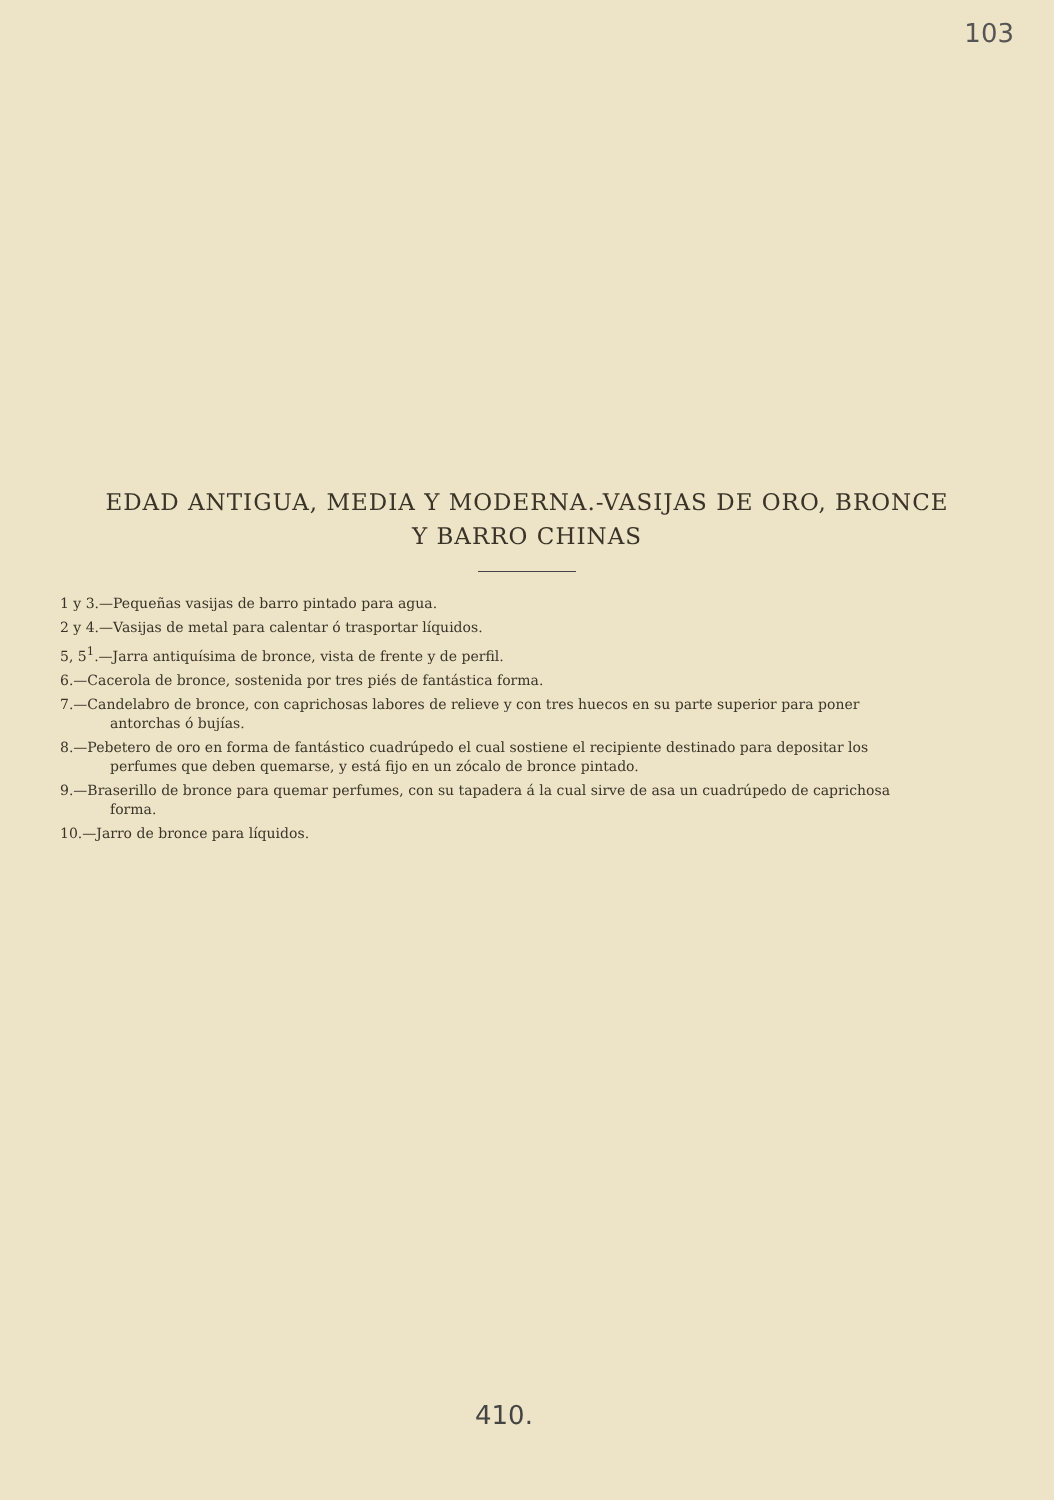103
EDAD ANTIGUA, MEDIA Y MODERNA.-VASIJAS DE ORO, BRONCE
Y BARRO CHINAS
1 y 3.—Pequeñas vasijas de barro pintado para agua.
2 y 4.—Vasijas de metal para calentar ó trasportar líquidos.
5, 5<sup>1</sup>.—Jarra antiquísima de bronce, vista de frente y de perfil.
6.—Cacerola de bronce, sostenida por tres piés de fantástica forma.
7.—Candelabro de bronce, con caprichosas labores de relieve y con tres huecos en su parte superior para poner antorchas ó bujías.
8.—Pebetero de oro en forma de fantástico cuadrúpedo el cual sostiene el recipiente destinado para depositar los perfumes que deben quemarse, y está fijo en un zócalo de bronce pintado.
9.—Braserillo de bronce para quemar perfumes, con su tapadera á la cual sirve de asa un cuadrúpedo de caprichosa forma.
10.—Jarro de bronce para líquidos.
410.